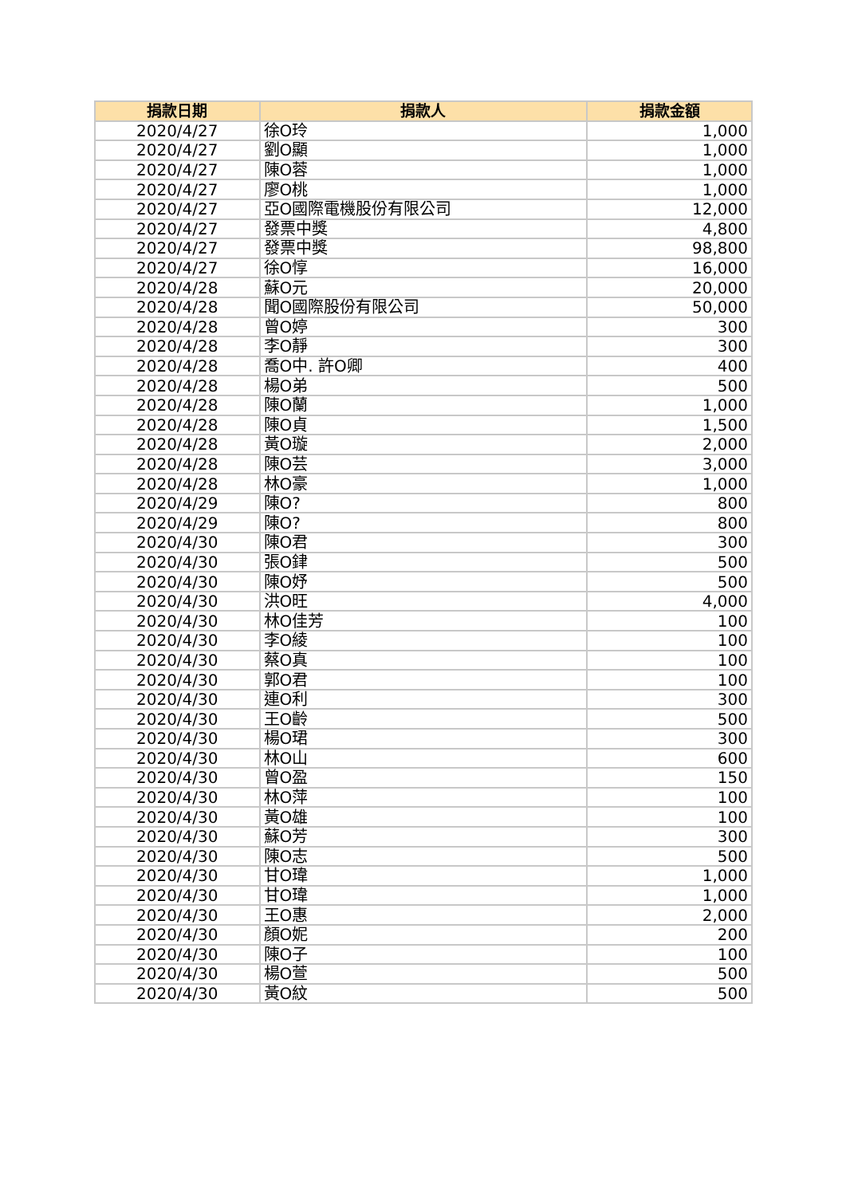| 捐款日期 | 捐款人 | 捐款金額 |
| --- | --- | --- |
| 2020/4/27 | 徐O玲 | 1,000 |
| 2020/4/27 | 劉O顯 | 1,000 |
| 2020/4/27 | 陳O蓉 | 1,000 |
| 2020/4/27 | 廖O桃 | 1,000 |
| 2020/4/27 | 亞O國際電機股份有限公司 | 12,000 |
| 2020/4/27 | 發票中獎 | 4,800 |
| 2020/4/27 | 發票中獎 | 98,800 |
| 2020/4/27 | 徐O惇 | 16,000 |
| 2020/4/28 | 蘇O元 | 20,000 |
| 2020/4/28 | 聞O國際股份有限公司 | 50,000 |
| 2020/4/28 | 曾O婷 | 300 |
| 2020/4/28 | 李O靜 | 300 |
| 2020/4/28 | 喬O中. 許O卿 | 400 |
| 2020/4/28 | 楊O弟 | 500 |
| 2020/4/28 | 陳O蘭 | 1,000 |
| 2020/4/28 | 陳O貞 | 1,500 |
| 2020/4/28 | 黃O璇 | 2,000 |
| 2020/4/28 | 陳O芸 | 3,000 |
| 2020/4/28 | 林O豪 | 1,000 |
| 2020/4/29 | 陳O? | 800 |
| 2020/4/29 | 陳O? | 800 |
| 2020/4/30 | 陳O君 | 300 |
| 2020/4/30 | 張O銉 | 500 |
| 2020/4/30 | 陳O妤 | 500 |
| 2020/4/30 | 洪O旺 | 4,000 |
| 2020/4/30 | 林O佳芳 | 100 |
| 2020/4/30 | 李O綾 | 100 |
| 2020/4/30 | 蔡O真 | 100 |
| 2020/4/30 | 郭O君 | 100 |
| 2020/4/30 | 連O利 | 300 |
| 2020/4/30 | 王O齡 | 500 |
| 2020/4/30 | 楊O珺 | 300 |
| 2020/4/30 | 林O山 | 600 |
| 2020/4/30 | 曾O盈 | 150 |
| 2020/4/30 | 林O萍 | 100 |
| 2020/4/30 | 黃O雄 | 100 |
| 2020/4/30 | 蘇O芳 | 300 |
| 2020/4/30 | 陳O志 | 500 |
| 2020/4/30 | 甘O瑋 | 1,000 |
| 2020/4/30 | 甘O瑋 | 1,000 |
| 2020/4/30 | 王O惠 | 2,000 |
| 2020/4/30 | 顏O妮 | 200 |
| 2020/4/30 | 陳O子 | 100 |
| 2020/4/30 | 楊O萱 | 500 |
| 2020/4/30 | 黃O紋 | 500 |